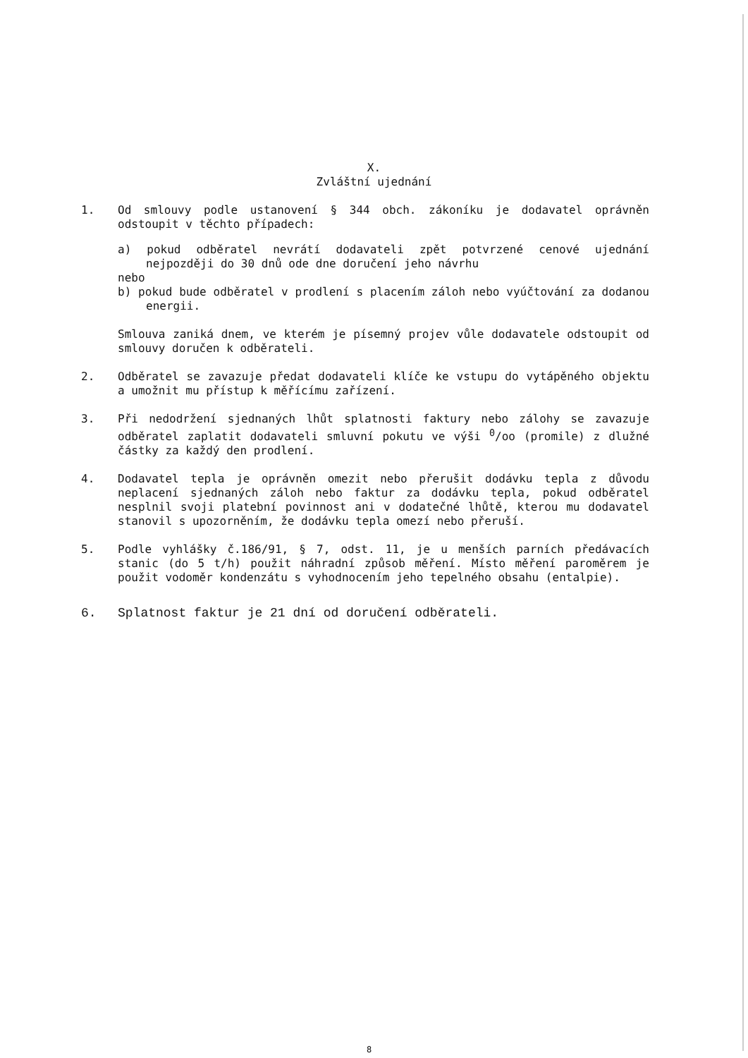X.
Zvláštní ujednání
1. Od smlouvy podle ustanovení § 344 obch. zákoníku je dodavatel oprávněn odstoupit v těchto případech:
a) pokud odběratel nevrátí dodavateli zpět potvrzené cenové ujednání nejpozději do 30 dnů ode dne doručení jeho návrhu
nebo
b) pokud bude odběratel v prodlení s placením záloh nebo vyúčtování za dodanou energii.
Smlouva zaniká dnem, ve kterém je písemný projev vůle dodavatele odstoupit od smlouvy doručen k odběrateli.
2. Odběratel se zavazuje předat dodavateli klíče ke vstupu do vytápěného objektu a umožnit mu přístup k měřícímu zařízení.
3. Při nedodržení sjednaných lhůt splatnosti faktury nebo zálohy se zavazuje odběratel zaplatit dodavateli smluvní pokutu ve výši <sup>0</sup>/oo (promile) z dlužné částky za každý den prodlení.
4. Dodavatel tepla je oprávněn omezit nebo přerušit dodávku tepla z důvodu neplacení sjednaných záloh nebo faktur za dodávku tepla, pokud odběratel nesplnil svoji platební povinnost ani v dodatečné lhůtě, kterou mu dodavatel stanovil s upozorněním, že dodávku tepla omezí nebo přeruší.
5. Podle vyhlášky č.186/91, § 7, odst. 11, je u menších parních předávacích stanic (do 5 t/h) použit náhradní způsob měření. Místo měření paroměrem je použit vodoměr kondenzátu s vyhodnocením jeho tepelného obsahu (entalpie).
6. Splatnost faktur je 21 dní od doručení odběrateli.
8